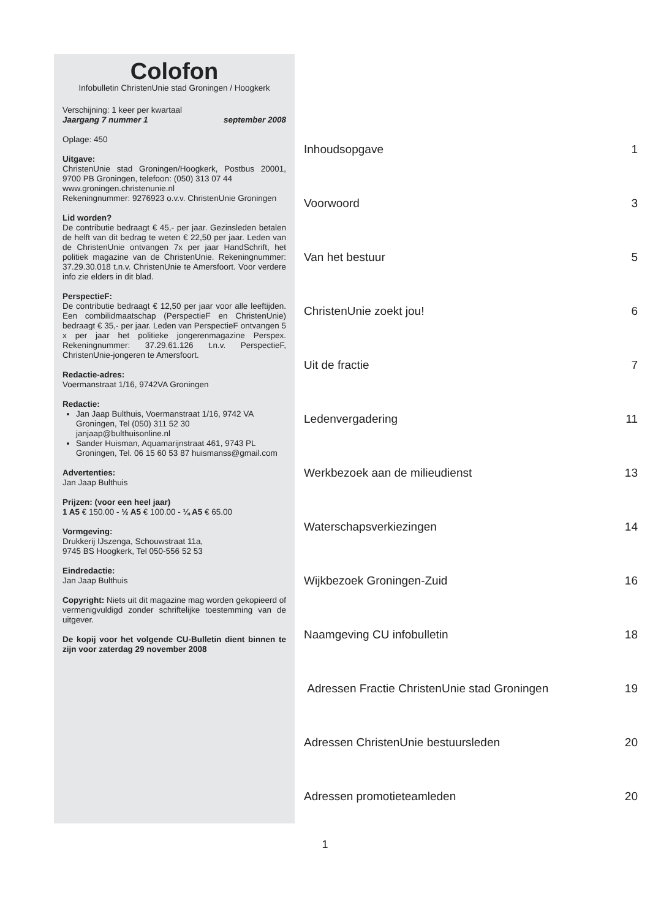Colofon
Infobulletin ChristenUnie stad Groningen / Hoogkerk
Verschijning: 1 keer per kwartaal
Jaargang 7 nummer 1 september 2008
Oplage: 450
Uitgave:
ChristenUnie stad Groningen/Hoogkerk, Postbus 20001, 9700 PB Groningen, telefoon: (050) 313 07 44
www.groningen.christenunie.nl
Rekeningnummer: 9276923 o.v.v. ChristenUnie Groningen
Lid worden?
De contributie bedraagt € 45,- per jaar. Gezinsleden betalen de helft van dit bedrag te weten € 22,50 per jaar. Leden van de ChristenUnie ontvangen 7x per jaar HandSchrift, het politiek magazine van de ChristenUnie. Rekeningnummer: 37.29.30.018 t.n.v. ChristenUnie te Amersfoort. Voor verdere info zie elders in dit blad.
PerspectieF:
De contributie bedraagt € 12,50 per jaar voor alle leeftijden. Een combilidmaatschap (PerspectieF en ChristenUnie) bedraagt € 35,- per jaar. Leden van PerspectieF ontvangen 5 x per jaar het politieke jongerenmagazine Perspex. Rekeningnummer: 37.29.61.126 t.n.v. PerspectieF, ChristenUnie-jongeren te Amersfoort.
Redactie-adres:
Voermanstraat 1/16, 9742VA Groningen
Redactie:
Jan Jaap Bulthuis, Voermanstraat 1/16, 9742 VA Groningen, Tel (050) 311 52 30 janjaap@bulthuisonline.nl
Sander Huisman, Aquamarijnstraat 461, 9743 PL Groningen, Tel. 06 15 60 53 87 huismanss@gmail.com
Advertenties:
Jan Jaap Bulthuis
Prijzen: (voor een heel jaar)
1 A5 € 150.00 - ½ A5 € 100.00 - ¼ A5 € 65.00
Vormgeving:
Drukkerij IJszenga, Schouwstraat 11a,
9745 BS Hoogkerk, Tel 050-556 52 53
Eindredactie:
Jan Jaap Bulthuis
Copyright: Niets uit dit magazine mag worden gekopieerd of vermenigvuldigd zonder schriftelijke toestemming van de uitgever.
De kopij voor het volgende CU-Bulletin dient binnen te zijn voor zaterdag 29 november 2008
| Inhoudsopgave | 1 |
| Voorwoord | 3 |
| Van het bestuur | 5 |
| ChristenUnie zoekt jou! | 6 |
| Uit de fractie | 7 |
| Ledenvergadering | 11 |
| Werkbezoek aan de milieudienst | 13 |
| Waterschapsverkiezingen | 14 |
| Wijkbezoek Groningen-Zuid | 16 |
| Naamgeving CU infobulletin | 18 |
| Adressen Fractie ChristenUnie stad Groningen | 19 |
| Adressen ChristenUnie bestuursleden | 20 |
| Adressen promotieteamleden | 20 |
1